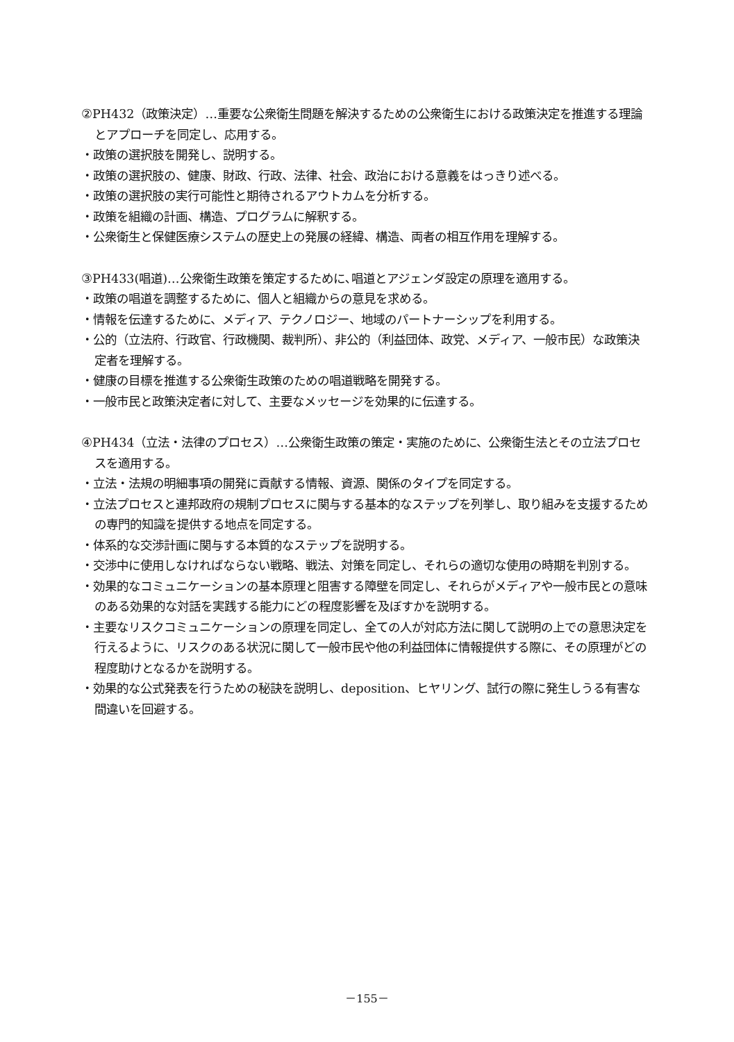②PH432（政策決定）…重要な公衆衛生問題を解決するための公衆衛生における政策決定を推進する理論とアプローチを同定し、応用する。
・政策の選択肢を開発し、説明する。
・政策の選択肢の、健康、財政、行政、法律、社会、政治における意義をはっきり述べる。
・政策の選択肢の実行可能性と期待されるアウトカムを分析する。
・政策を組織の計画、構造、プログラムに解釈する。
・公衆衛生と保健医療システムの歴史上の発展の経緯、構造、両者の相互作用を理解する。
③PH433(唱道)…公衆衛生政策を策定するために､唱道とアジェンダ設定の原理を適用する。
・政策の唱道を調整するために、個人と組織からの意見を求める。
・情報を伝達するために、メディア、テクノロジー、地域のパートナーシップを利用する。
・公的（立法府、行政官、行政機関、裁判所）、非公的（利益団体、政党、メディア、一般市民）な政策決定者を理解する。
・健康の目標を推進する公衆衛生政策のための唱道戦略を開発する。
・一般市民と政策決定者に対して、主要なメッセージを効果的に伝達する。
④PH434（立法・法律のプロセス）…公衆衛生政策の策定・実施のために、公衆衛生法とその立法プロセスを適用する。
・立法・法規の明細事項の開発に貢献する情報、資源、関係のタイプを同定する。
・立法プロセスと連邦政府の規制プロセスに関与する基本的なステップを列挙し、取り組みを支援するための専門的知識を提供する地点を同定する。
・体系的な交渉計画に関与する本質的なステップを説明する。
・交渉中に使用しなければならない戦略、戦法、対策を同定し、それらの適切な使用の時期を判別する。
・効果的なコミュニケーションの基本原理と阻害する障壁を同定し、それらがメディアや一般市民との意味のある効果的な対話を実践する能力にどの程度影響を及ぼすかを説明する。
・主要なリスクコミュニケーションの原理を同定し、全ての人が対応方法に関して説明の上での意思決定を行えるように、リスクのある状況に関して一般市民や他の利益団体に情報提供する際に、その原理がどの程度助けとなるかを説明する。
・効果的な公式発表を行うための秘訣を説明し、deposition、ヒヤリング、試行の際に発生しうる有害な間違いを回避する。
－155－